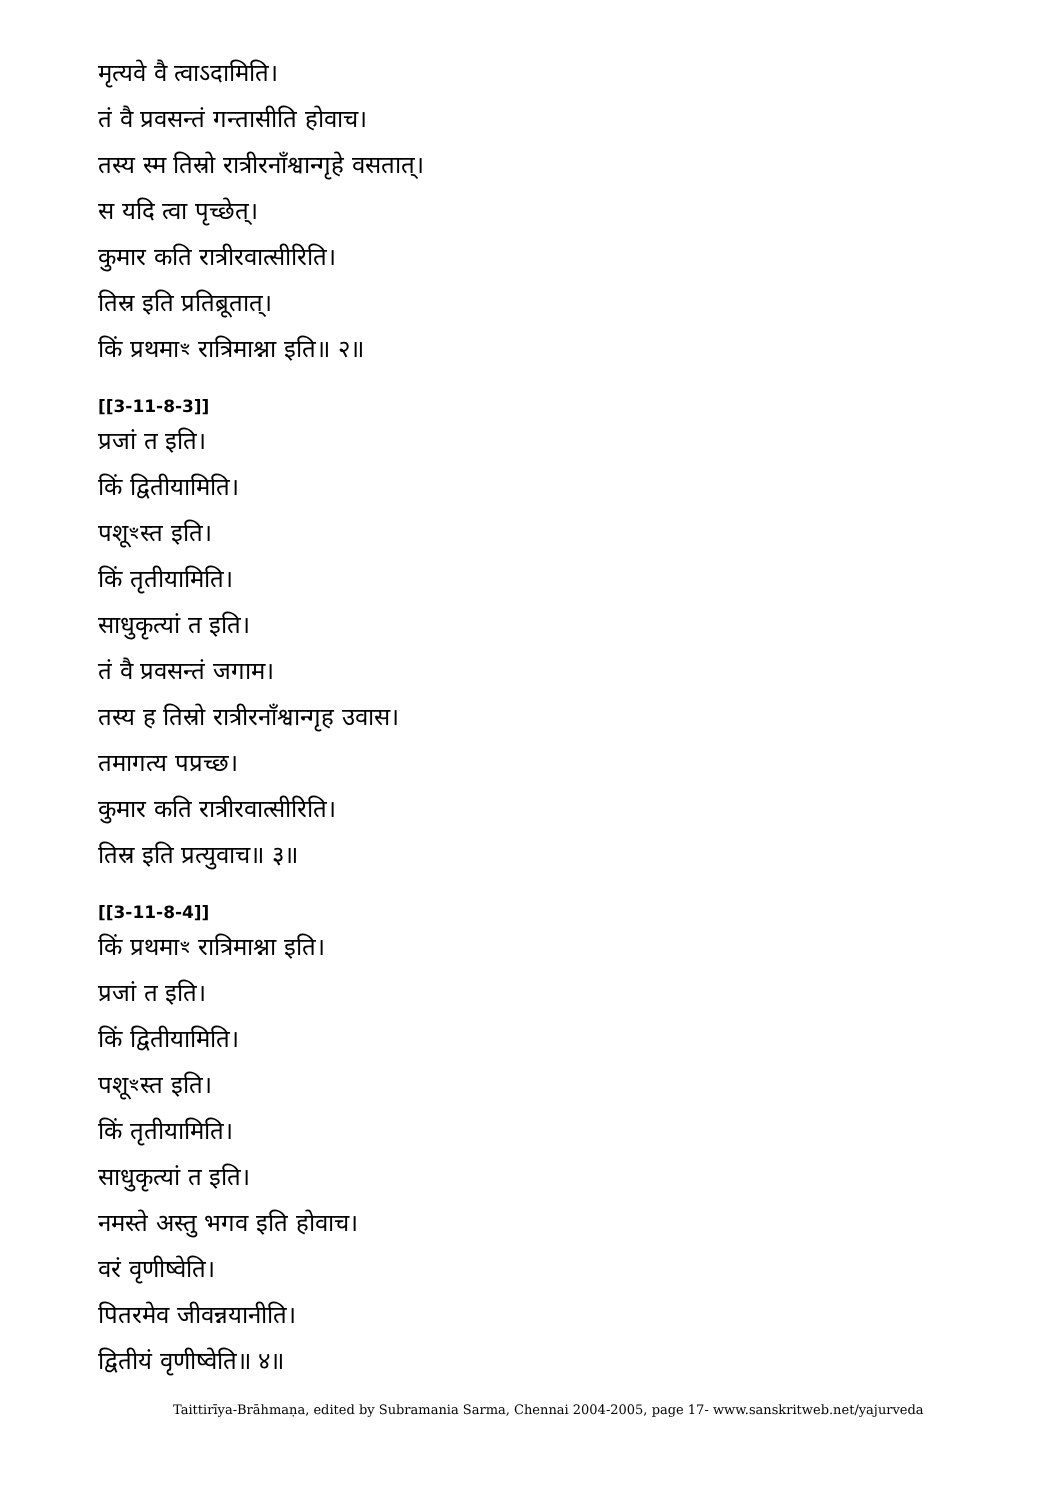मृत्यवे वै त्वाऽदामिति।
तं वै प्रवसन्तं गन्तासीति होवाच।
तस्य स्म तिस्रो रात्रीरनाँश्वान्गृहे वसतात्।
स यदि त्वा पृच्छेत्।
कुमार कति रात्रीरवात्सीरिति।
तिस्र इति प्रतिब्रूतात्।
किं प्रथमाꣳ रात्रिमाश्ना इति॥ २॥
[[3-11-8-3]]
प्रजां त इति।
किं द्वितीयामिति।
पशूꣳस्त इति।
किं तृतीयामिति।
साधुकृत्यां त इति।
तं वै प्रवसन्तं जगाम।
तस्य ह तिस्रो रात्रीरनाँश्वान्गृह उवास।
तमागत्य पप्रच्छ।
कुमार कति रात्रीरवात्सीरिति।
तिस्र इति प्रत्युवाच॥ ३॥
[[3-11-8-4]]
किं प्रथमाꣳ रात्रिमाश्ना इति।
प्रजां त इति।
किं द्वितीयामिति।
पशूꣳस्त इति।
किं तृतीयामिति।
साधुकृत्यां त इति।
नमस्ते अस्तु भगव इति होवाच।
वरं वृणीष्वेति।
पितरमेव जीवन्नयानीति।
द्वितीयं वृणीष्वेति॥ ४॥
Taittirīya-Brāhmaṇa, edited by Subramania Sarma, Chennai 2004-2005, page 17- www.sanskritweb.net/yajurveda